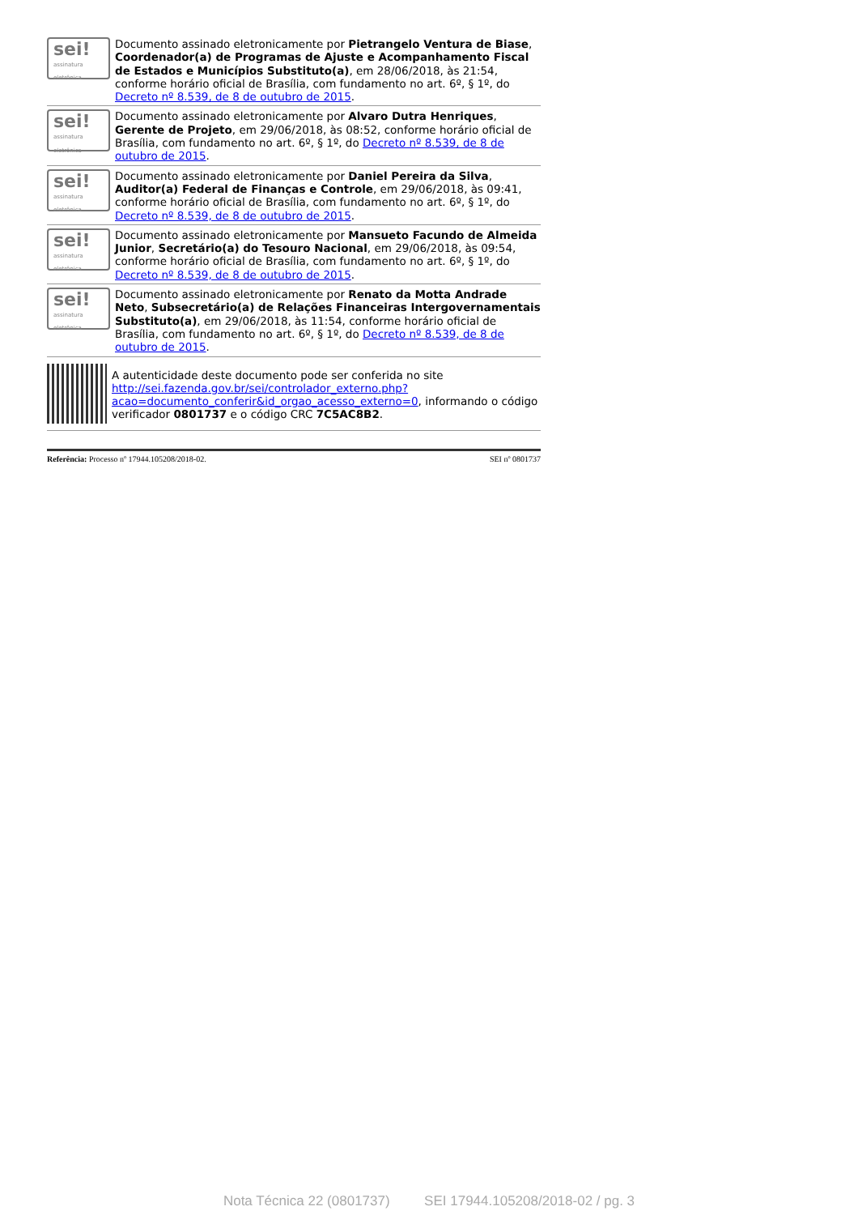sei!
assinatura eletrônica
Documento assinado eletronicamente por Pietrangelo Ventura de Biase, Coordenador(a) de Programas de Ajuste e Acompanhamento Fiscal de Estados e Municípios Substituto(a), em 28/06/2018, às 21:54, conforme horário oficial de Brasília, com fundamento no art. 6º, § 1º, do Decreto nº 8.539, de 8 de outubro de 2015.
sei!
assinatura eletrônica
Documento assinado eletronicamente por Alvaro Dutra Henriques, Gerente de Projeto, em 29/06/2018, às 08:52, conforme horário oficial de Brasília, com fundamento no art. 6º, § 1º, do Decreto nº 8.539, de 8 de outubro de 2015.
sei!
assinatura eletrônica
Documento assinado eletronicamente por Daniel Pereira da Silva, Auditor(a) Federal de Finanças e Controle, em 29/06/2018, às 09:41, conforme horário oficial de Brasília, com fundamento no art. 6º, § 1º, do Decreto nº 8.539, de 8 de outubro de 2015.
sei!
assinatura eletrônica
Documento assinado eletronicamente por Mansueto Facundo de Almeida Junior, Secretário(a) do Tesouro Nacional, em 29/06/2018, às 09:54, conforme horário oficial de Brasília, com fundamento no art. 6º, § 1º, do Decreto nº 8.539, de 8 de outubro de 2015.
sei!
assinatura eletrônica
Documento assinado eletronicamente por Renato da Motta Andrade Neto, Subsecretário(a) de Relações Financeiras Intergovernamentais Substituto(a), em 29/06/2018, às 11:54, conforme horário oficial de Brasília, com fundamento no art. 6º, § 1º, do Decreto nº 8.539, de 8 de outubro de 2015.
A autenticidade deste documento pode ser conferida no site http://sei.fazenda.gov.br/sei/controlador_externo.php?acao=documento_conferir&id_orgao_acesso_externo=0, informando o código verificador 0801737 e o código CRC 7C5AC8B2.
Referência: Processo nº 17944.105208/2018-02. SEI nº 0801737
Nota Técnica 22 (0801737) SEI 17944.105208/2018-02 / pg. 3